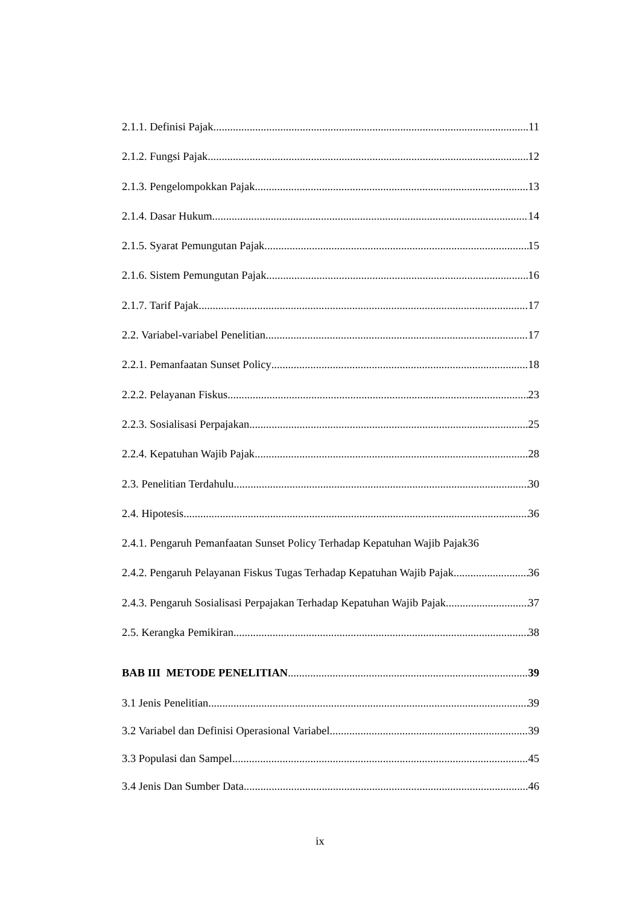2.1.1. Definisi Pajak 11
2.1.2. Fungsi Pajak 12
2.1.3. Pengelompokkan Pajak 13
2.1.4. Dasar Hukum 14
2.1.5. Syarat Pemungutan Pajak 15
2.1.6. Sistem Pemungutan Pajak 16
2.1.7. Tarif Pajak 17
2.2. Variabel-variabel Penelitian 17
2.2.1. Pemanfaatan Sunset Policy 18
2.2.2. Pelayanan Fiskus 23
2.2.3. Sosialisasi Perpajakan 25
2.2.4. Kepatuhan Wajib Pajak 28
2.3. Penelitian Terdahulu 30
2.4. Hipotesis 36
2.4.1. Pengaruh Pemanfaatan Sunset Policy Terhadap Kepatuhan Wajib Pajak 36
2.4.2. Pengaruh Pelayanan Fiskus Tugas Terhadap Kepatuhan Wajib Pajak 36
2.4.3. Pengaruh Sosialisasi Perpajakan Terhadap Kepatuhan Wajib Pajak 37
2.5. Kerangka Pemikiran 38
BAB III METODE PENELITIAN 39
3.1 Jenis Penelitian 39
3.2 Variabel dan Definisi Operasional Variabel 39
3.3 Populasi dan Sampel 45
3.4 Jenis Dan Sumber Data 46
ix